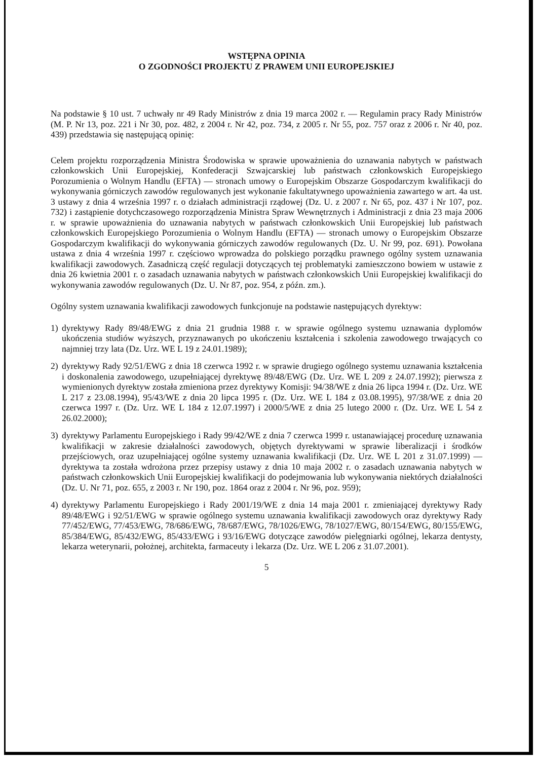WSTĘPNA OPINIA
O ZGODNOŚCI PROJEKTU Z PRAWEM UNII EUROPEJSKIEJ
Na podstawie § 10 ust. 7 uchwały nr 49 Rady Ministrów z dnia 19 marca 2002 r. — Regulamin pracy Rady Ministrów (M. P. Nr 13, poz. 221 i Nr 30, poz. 482, z 2004 r. Nr 42, poz. 734, z 2005 r. Nr 55, poz. 757 oraz z 2006 r. Nr 40, poz. 439) przedstawia się następującą opinię:
Celem projektu rozporządzenia Ministra Środowiska w sprawie upoważnienia do uznawania nabytych w państwach członkowskich Unii Europejskiej, Konfederacji Szwajcarskiej lub państwach członkowskich Europejskiego Porozumienia o Wolnym Handlu (EFTA) — stronach umowy o Europejskim Obszarze Gospodarczym kwalifikacji do wykonywania górniczych zawodów regulowanych jest wykonanie fakultatywnego upoważnienia zawartego w art. 4a ust. 3 ustawy z dnia 4 września 1997 r. o działach administracji rządowej (Dz. U. z 2007 r. Nr 65, poz. 437 i Nr 107, poz. 732) i zastąpienie dotychczasowego rozporządzenia Ministra Spraw Wewnętrznych i Administracji z dnia 23 maja 2006 r. w sprawie upoważnienia do uznawania nabytych w państwach członkowskich Unii Europejskiej lub państwach członkowskich Europejskiego Porozumienia o Wolnym Handlu (EFTA) — stronach umowy o Europejskim Obszarze Gospodarczym kwalifikacji do wykonywania górniczych zawodów regulowanych (Dz. U. Nr 99, poz. 691). Powołana ustawa z dnia 4 września 1997 r. częściowo wprowadza do polskiego porządku prawnego ogólny system uznawania kwalifikacji zawodowych. Zasadniczą część regulacji dotyczących tej problematyki zamieszczono bowiem w ustawie z dnia 26 kwietnia 2001 r. o zasadach uznawania nabytych w państwach członkowskich Unii Europejskiej kwalifikacji do wykonywania zawodów regulowanych (Dz. U. Nr 87, poz. 954, z późn. zm.).
Ogólny system uznawania kwalifikacji zawodowych funkcjonuje na podstawie następujących dyrektyw:
1) dyrektywy Rady 89/48/EWG z dnia 21 grudnia 1988 r. w sprawie ogólnego systemu uznawania dyplomów ukończenia studiów wyższych, przyznawanych po ukończeniu kształcenia i szkolenia zawodowego trwających co najmniej trzy lata (Dz. Urz. WE L 19 z 24.01.1989);
2) dyrektywy Rady 92/51/EWG z dnia 18 czerwca 1992 r. w sprawie drugiego ogólnego systemu uznawania kształcenia i doskonalenia zawodowego, uzupełniającej dyrektywę 89/48/EWG (Dz. Urz. WE L 209 z 24.07.1992); pierwsza z wymienionych dyrektyw została zmieniona przez dyrektywy Komisji: 94/38/WE z dnia 26 lipca 1994 r. (Dz. Urz. WE L 217 z 23.08.1994), 95/43/WE z dnia 20 lipca 1995 r. (Dz. Urz. WE L 184 z 03.08.1995), 97/38/WE z dnia 20 czerwca 1997 r. (Dz. Urz. WE L 184 z 12.07.1997) i 2000/5/WE z dnia 25 lutego 2000 r. (Dz. Urz. WE L 54 z 26.02.2000);
3) dyrektywy Parlamentu Europejskiego i Rady 99/42/WE z dnia 7 czerwca 1999 r. ustanawiającej procedurę uznawania kwalifikacji w zakresie działalności zawodowych, objętych dyrektywami w sprawie liberalizacji i środków przejściowych, oraz uzupełniającej ogólne systemy uznawania kwalifikacji (Dz. Urz. WE L 201 z 31.07.1999) — dyrektywa ta została wdrożona przez przepisy ustawy z dnia 10 maja 2002 r. o zasadach uznawania nabytych w państwach członkowskich Unii Europejskiej kwalifikacji do podejmowania lub wykonywania niektórych działalności (Dz. U. Nr 71, poz. 655, z 2003 r. Nr 190, poz. 1864 oraz z 2004 r. Nr 96, poz. 959);
4) dyrektywy Parlamentu Europejskiego i Rady 2001/19/WE z dnia 14 maja 2001 r. zmieniającej dyrektywy Rady 89/48/EWG i 92/51/EWG w sprawie ogólnego systemu uznawania kwalifikacji zawodowych oraz dyrektywy Rady 77/452/EWG, 77/453/EWG, 78/686/EWG, 78/687/EWG, 78/1026/EWG, 78/1027/EWG, 80/154/EWG, 80/155/EWG, 85/384/EWG, 85/432/EWG, 85/433/EWG i 93/16/EWG dotyczące zawodów pielęgniarki ogólnej, lekarza dentysty, lekarza weterynarii, położnej, architekta, farmaceuty i lekarza (Dz. Urz. WE L 206 z 31.07.2001).
5